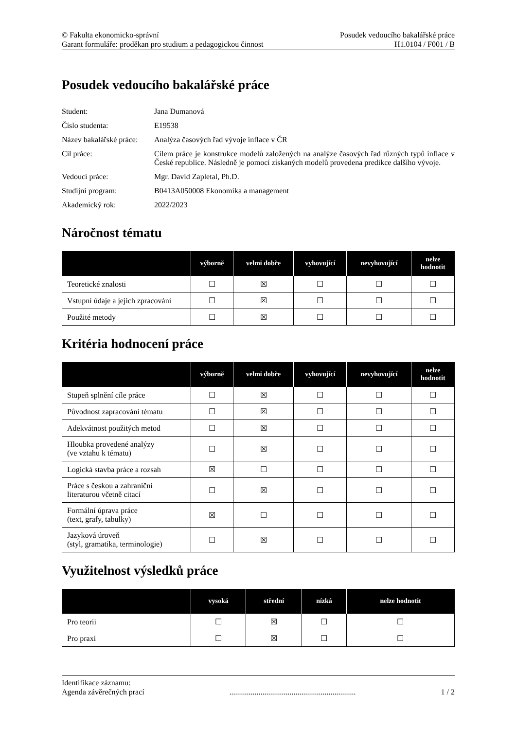© Fakulta ekonomicko-správní
Garant formuláře: proděkan pro studium a pedagogickou činnost
Posudek vedoucího bakalářské práce
H1.0104 / F001 / B
Posudek vedoucího bakalářské práce
| Student: | Jana Dumanová |
| Číslo studenta: | E19538 |
| Název bakalářské práce: | Analýza časových řad vývoje inflace v ČR |
| Cíl práce: | Cílem práce je konstrukce modelů založených na analýze časových řad různých typů inflace v České republice. Následně je pomocí získaných modelů provedena predikce dalšího vývoje. |
| Vedoucí práce: | Mgr. David Zapletal, Ph.D. |
| Studijní program: | B0413A050008 Ekonomika a management |
| Akademický rok: | 2022/2023 |
Náročnost tématu
| | výborně | velmi dobře | vyhovující | nevyhovující | nelze hodnotit |
| --- | --- | --- | --- | --- | --- |
| Teoretické znalosti | ☐ | ☒ | ☐ | ☐ | ☐ |
| Vstupní údaje a jejich zpracování | ☐ | ☒ | ☐ | ☐ | ☐ |
| Použité metody | ☐ | ☒ | ☐ | ☐ | ☐ |
Kritéria hodnocení práce
| | výborně | velmi dobře | vyhovující | nevyhovující | nelze hodnotit |
| --- | --- | --- | --- | --- | --- |
| Stupeň splnění cíle práce | ☐ | ☒ | ☐ | ☐ | ☐ |
| Původnost zapracování tématu | ☐ | ☒ | ☐ | ☐ | ☐ |
| Adekvátnost použitých metod | ☐ | ☒ | ☐ | ☐ | ☐ |
| Hloubka provedené analýzy (ve vztahu k tématu) | ☐ | ☒ | ☐ | ☐ | ☐ |
| Logická stavba práce a rozsah | ☒ | ☐ | ☐ | ☐ | ☐ |
| Práce s českou a zahraniční literaturou včetně citací | ☐ | ☒ | ☐ | ☐ | ☐ |
| Formální úprava práce (text, grafy, tabulky) | ☒ | ☐ | ☐ | ☐ | ☐ |
| Jazyková úroveň (styl, gramatika, terminologie) | ☐ | ☒ | ☐ | ☐ | ☐ |
Využitelnost výsledků práce
| | vysoká | střední | nízká | nelze hodnotit |
| --- | --- | --- | --- | --- |
| Pro teorii | ☐ | ☒ | ☐ | ☐ |
| Pro praxi | ☐ | ☒ | ☐ | ☐ |
Identifikace záznamu:
Agenda závěrečných prací................................................................. 1 / 2